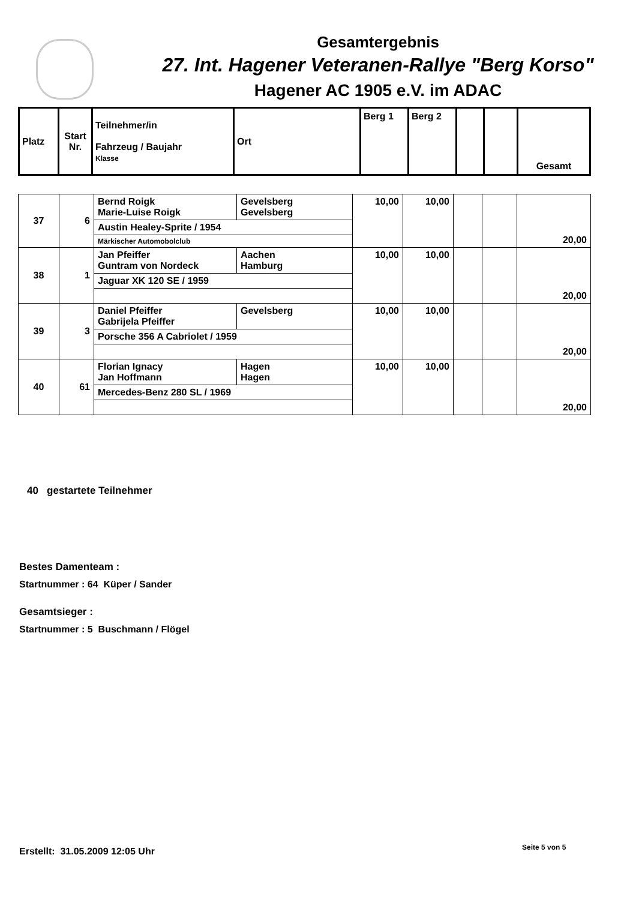Gesamtergebnis
27. Int. Hagener Veteranen-Rallye "Berg Korso"
Hagener AC 1905 e.V. im ADAC
| Platz | Start Nr. | Teilnehmer/in Fahrzeug / Baujahr Klasse | Ort | Berg 1 | Berg 2 | | | Gesamt |
| 37 | 6 | Bernd Roigk Marie-Luise Roigk | Gevelsberg Gevelsberg | 10,00 | 10,00 | | | 20,00 |
| | | Austin Healey-Sprite / 1954 | | | | | | |
| | | Märkischer Automobolclub | | | | | | |
| 38 | 1 | Jan Pfeiffer Guntram von Nordeck | Aachen Hamburg | 10,00 | 10,00 | | | 20,00 |
| | | Jaguar XK 120 SE / 1959 | | | | | | |
| 39 | 3 | Daniel Pfeiffer Gabrijela Pfeiffer | Gevelsberg | 10,00 | 10,00 | | | 20,00 |
| | | Porsche 356 A Cabriolet / 1959 | | | | | | |
| 40 | 61 | Florian Ignacy Jan Hoffmann | Hagen Hagen | 10,00 | 10,00 | | | 20,00 |
| | | Mercedes-Benz 280 SL / 1969 | | | | | | |
40 gestartete Teilnehmer
Bestes Damenteam :
Startnummer : 64 Küper / Sander
Gesamtsieger :
Startnummer : 5 Buschmann / Flögel
Erstellt: 31.05.2009 12:05 Uhr
Seite 5 von 5